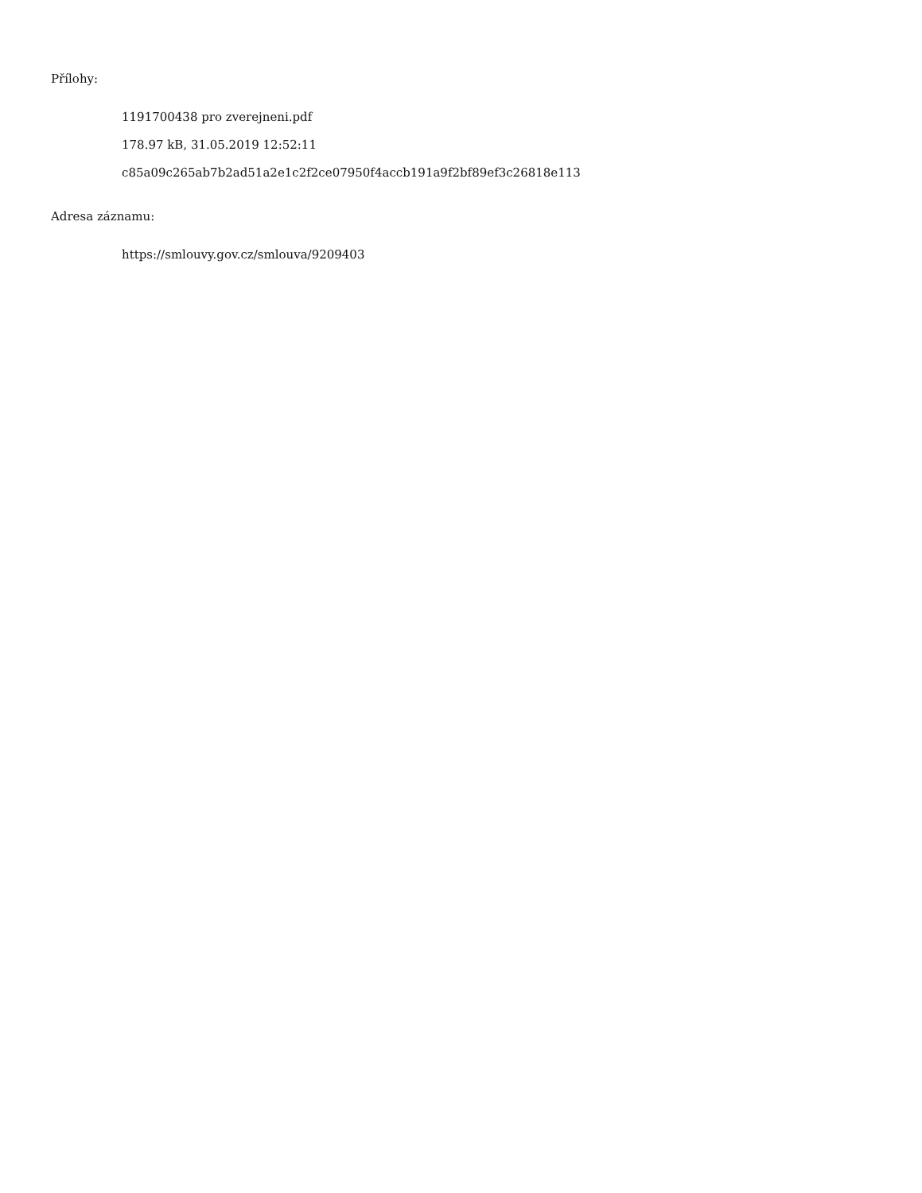Přílohy:
1191700438 pro zverejneni.pdf
178.97 kB, 31.05.2019 12:52:11
c85a09c265ab7b2ad51a2e1c2f2ce07950f4accb191a9f2bf89ef3c26818e113
Adresa záznamu:
https://smlouvy.gov.cz/smlouva/9209403